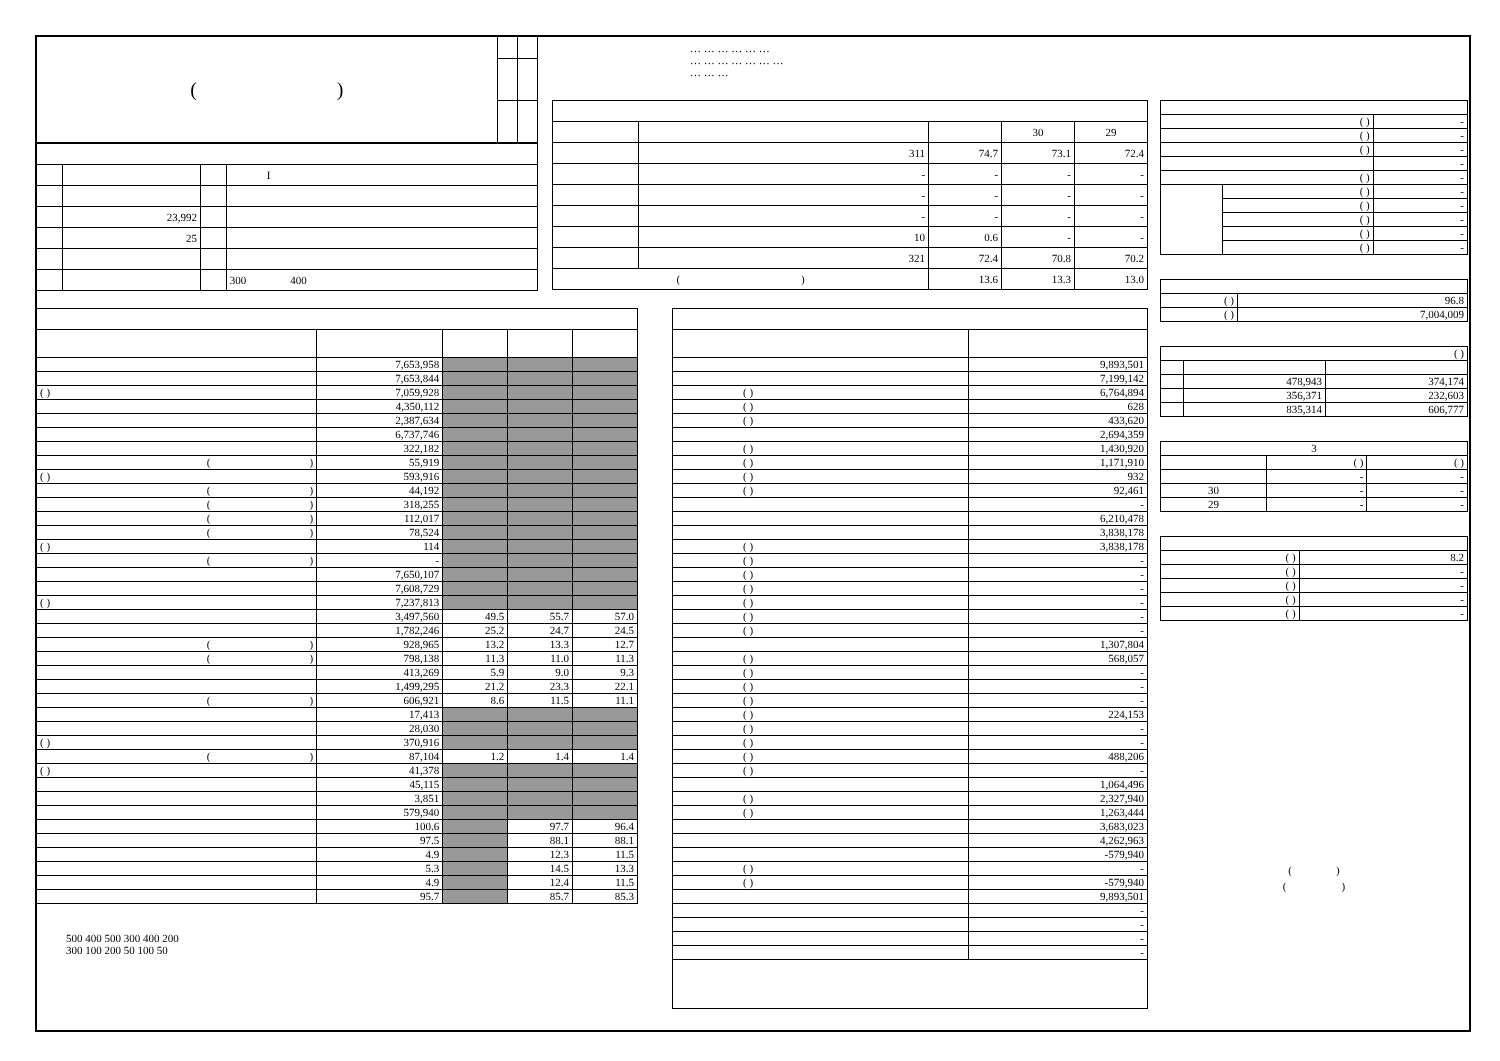| ( ) | | |
| | | | I |
| | 23,992 | | |
| | 25 | | |
| | | | 300 400 |
… … … … … …
… … … … … … …
… … …
| | | | 30 | 29 |
| | 311 | 74.7 | 73.1 | 72.4 |
| | - | - | - | - |
| | - | - | - | - |
| | - | - | - | - |
| | 10 | 0.6 | - | - |
| | 321 | 72.4 | 70.8 | 70.2 |
| ( ) | | 13.6 | 13.3 | 13.0 |
| ( ) | | - |
| ( ) | | - |
| ( ) | | - |
| | | - |
| ( ) | | - |
| | ( ) | - |
| | ( ) | - |
| | ( ) | - |
| | ( ) | - |
| | ( ) | - |
| ( ) | 96.8 |
| ( ) | 7,004,009 |
| ( ) | | |
| | 478,943 | 374,174 |
| | 356,371 | 232,603 |
| | 835,314 | 606,777 |
| 3 | | |
| | ( ) | ( ) |
| | - | - |
| 30 | - | - |
| 29 | - | - |
| ( ) | 8.2 |
| ( ) | - |
| ( ) | - |
| ( ) | - |
| ( ) | - |
(　　　　)
(　　　　　)
| | 7,653,958 | | | |
| | 7,653,844 | | | |
| ( ) | 7,059,928 | | | |
| | 4,350,112 | | | |
| | 2,387,634 | | | |
| | 6,737,746 | | | |
| | 322,182 | | | |
| ( ) | 55,919 | | | |
| ( ) | 593,916 | | | |
| ( ) | 44,192 | | | |
| ( ) | 318,255 | | | |
| ( ) | 112,017 | | | |
| ( ) | 78,524 | | | |
| ( ) | 114 | | | |
| ( ) | - | | | |
| | 7,650,107 | | | |
| | 7,608,729 | | | |
| ( ) | 7,237,813 | | | |
| | 3,497,560 | 49.5 | 55.7 | 57.0 |
| | 1,782,246 | 25.2 | 24.7 | 24.5 |
| ( ) | 928,965 | 13.2 | 13.3 | 12.7 |
| ( ) | 798,138 | 11.3 | 11.0 | 11.3 |
| | 413,269 | 5.9 | 9.0 | 9.3 |
| | 1,499,295 | 21.2 | 23.3 | 22.1 |
| ( ) | 606,921 | 8.6 | 11.5 | 11.1 |
| | 17,413 | | | |
| | 28,030 | | | |
| ( ) | 370,916 | | | |
| ( ) | 87,104 | 1.2 | 1.4 | 1.4 |
| ( ) | 41,378 | | | |
| | 45,115 | | | |
| | 3,851 | | | |
| | 579,940 | | | |
| | 100.6 | | 97.7 | 96.4 |
| | 97.5 | | 88.1 | 88.1 |
| | 4.9 | | 12.3 | 11.5 |
| | 5.3 | | 14.5 | 13.3 |
| | 4.9 | | 12.4 | 11.5 |
| | 95.7 | | 85.7 | 85.3 |
500 400 500 300 400 200
300 100 200 50 100 50
| | 9,893,501 |
| | 7,199,142 |
| ( ) | 6,764,894 |
| ( ) | 628 |
| ( ) | 433,620 |
| | 2,694,359 |
| ( ) | 1,430,920 |
| ( ) | 1,171,910 |
| ( ) | 932 |
| ( ) | 92,461 |
| | - |
| | 6,210,478 |
| | 3,838,178 |
| ( ) | 3,838,178 |
| ( ) | - |
| ( ) | - |
| ( ) | - |
| ( ) | - |
| ( ) | - |
| ( ) | - |
| | 1,307,804 |
| ( ) | 568,057 |
| ( ) | - |
| ( ) | - |
| ( ) | - |
| ( ) | 224,153 |
| ( ) | - |
| ( ) | - |
| ( ) | 488,206 |
| ( ) | - |
| | 1,064,496 |
| ( ) | 2,327,940 |
| ( ) | 1,263,444 |
| | 3,683,023 |
| | 4,262,963 |
| | -579,940 |
| ( ) | - |
| ( ) | -579,940 |
| | 9,893,501 |
| | - |
| | - |
| | - |
| | - |